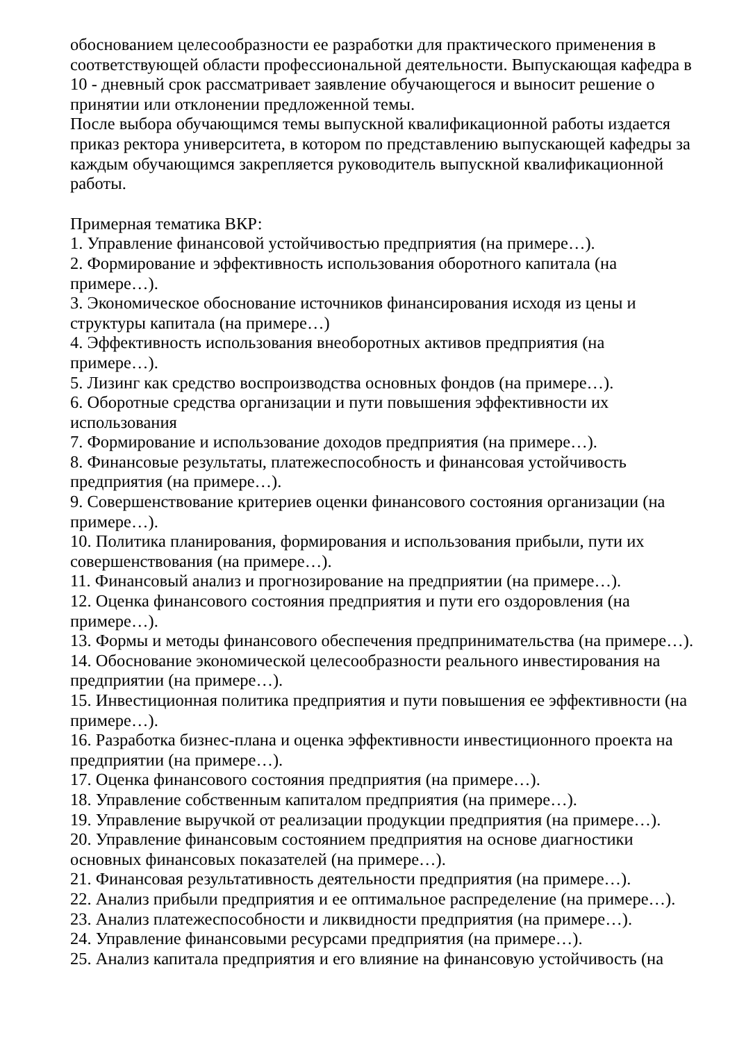обоснованием целесообразности ее разработки для практического применения в соответствующей области профессиональной деятельности. Выпускающая кафедра в 10 - дневный срок рассматривает заявление обучающегося и выносит решение о принятии или отклонении предложенной темы.
После выбора обучающимся темы выпускной квалификационной работы издается приказ ректора университета, в котором по представлению выпускающей кафедры за каждым обучающимся закрепляется руководитель выпускной квалификационной работы.
Примерная тематика ВКР:
1. Управление финансовой устойчивостью предприятия (на примере…).
2. Формирование и эффективность использования оборотного капитала (на примере…).
3. Экономическое обоснование источников финансирования исходя из цены и структуры капитала (на примере…)
4. Эффективность использования внеоборотных активов предприятия (на примере…).
5. Лизинг как средство воспроизводства основных фондов (на примере…).
6. Оборотные средства организации и пути повышения эффективности их использования
7. Формирование и использование доходов предприятия (на примере…).
8. Финансовые результаты, платежеспособность и финансовая устойчивость предприятия (на примере…).
9. Совершенствование критериев оценки финансового состояния организации (на примере…).
10. Политика планирования, формирования и использования прибыли, пути их совершенствования (на примере…).
11. Финансовый анализ и прогнозирование на предприятии (на примере…).
12. Оценка финансового состояния предприятия и пути его оздоровления (на примере…).
13. Формы и методы финансового обеспечения предпринимательства (на примере…).
14. Обоснование экономической целесообразности реального инвестирования на предприятии (на примере…).
15. Инвестиционная политика предприятия и пути повышения ее эффективности (на примере…).
16. Разработка бизнес-плана и оценка эффективности инвестиционного проекта на предприятии (на примере…).
17. Оценка финансового состояния предприятия (на примере…).
18. Управление собственным капиталом предприятия (на примере…).
19. Управление выручкой от реализации продукции предприятия (на примере…).
20. Управление финансовым состоянием предприятия на основе диагностики основных финансовых показателей (на примере…).
21. Финансовая результативность деятельности предприятия (на примере…).
22. Анализ прибыли предприятия и ее оптимальное распределение (на примере…).
23. Анализ платежеспособности и ликвидности предприятия (на примере…).
24. Управление финансовыми ресурсами предприятия (на примере…).
25. Анализ капитала предприятия и его влияние на финансовую устойчивость (на